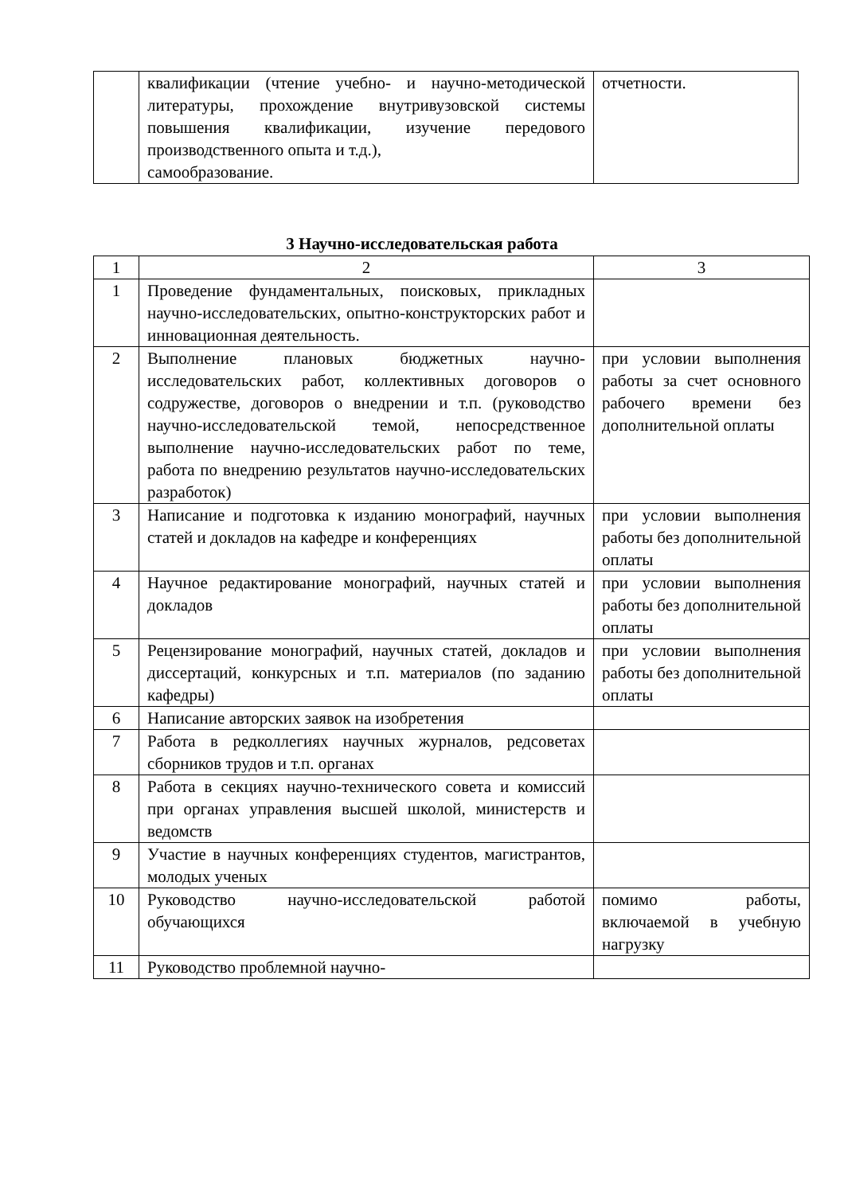| | квалификации (чтение учебно- и научно-методической литературы, прохождение внутривузовской системы повышения квалификации, изучение передового производственного опыта и т.д.), самообразование. | отчетности. |
3 Научно-исследовательская работа
| 1 | 2 | 3 |
| 1 | Проведение фундаментальных, поисковых, прикладных научно-исследовательских, опытно-конструкторских работ и инновационная деятельность. | |
| 2 | Выполнение плановых бюджетных научно-исследовательских работ, коллективных договоров о содружестве, договоров о внедрении и т.п. (руководство научно-исследовательской темой, непосредственное выполнение научно-исследовательских работ по теме, работа по внедрению результатов научно-исследовательских разработок) | при условии выполнения работы за счет основного рабочего времени без дополнительной оплаты |
| 3 | Написание и подготовка к изданию монографий, научных статей и докладов на кафедре и конференциях | при условии выполнения работы без дополнительной оплаты |
| 4 | Научное редактирование монографий, научных статей и докладов | при условии выполнения работы без дополнительной оплаты |
| 5 | Рецензирование монографий, научных статей, докладов и диссертаций, конкурсных и т.п. материалов (по заданию кафедры) | при условии выполнения работы без дополнительной оплаты |
| 6 | Написание авторских заявок на изобретения | |
| 7 | Работа в редколлегиях научных журналов, редсоветах сборников трудов и т.п. органах | |
| 8 | Работа в секциях научно-технического совета и комиссий при органах управления высшей школой, министерств и ведомств | |
| 9 | Участие в научных конференциях студентов, магистрантов, молодых ученых | |
| 10 | Руководство научно-исследовательской работой обучающихся | помимо работы, включаемой в учебную нагрузку |
| 11 | Руководство проблемной научно- | |